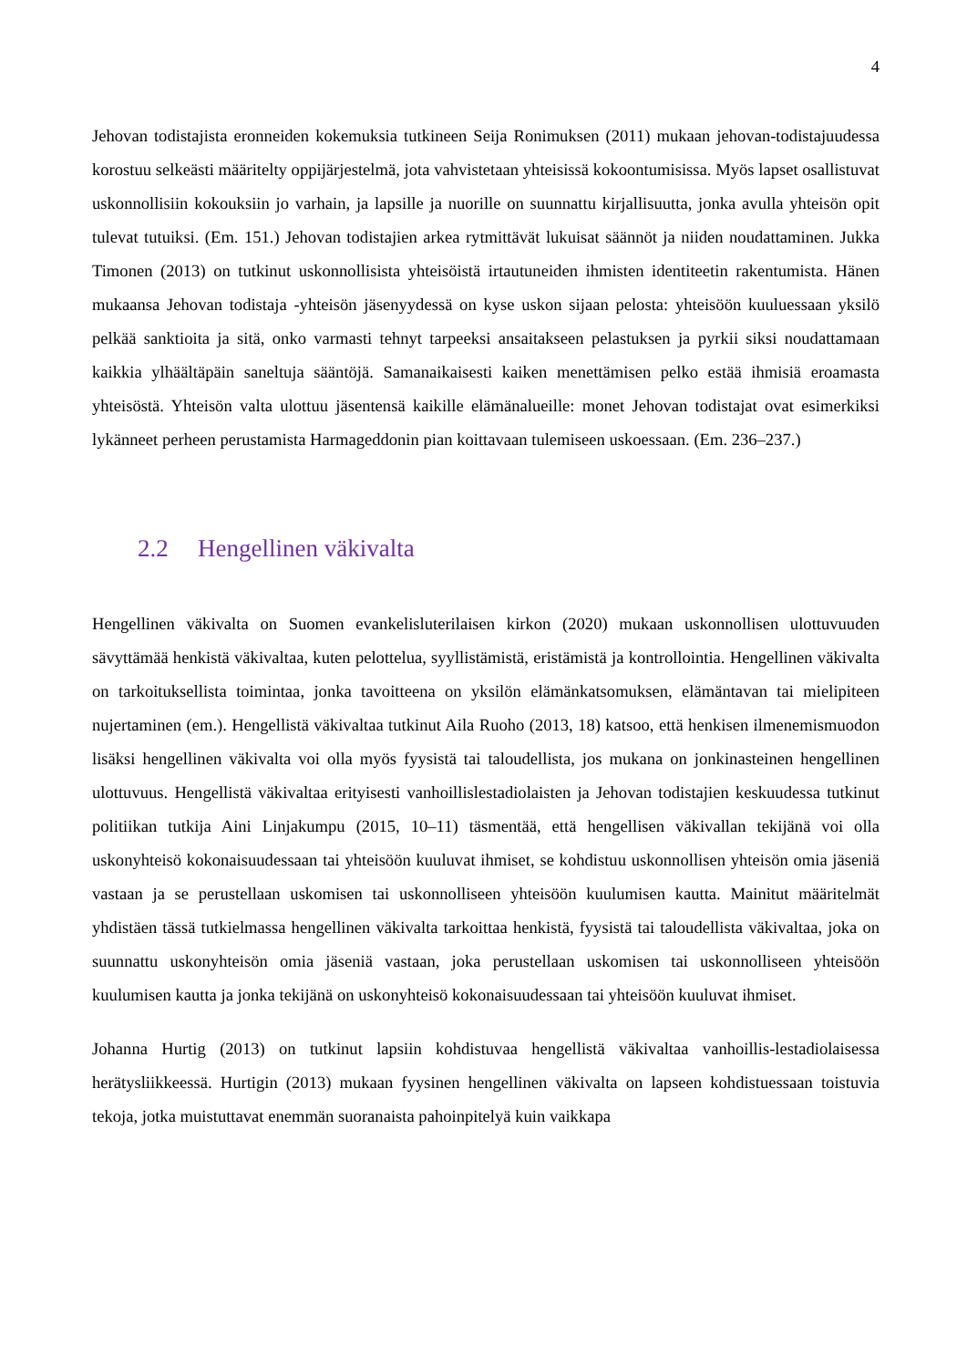4
Jehovan todistajista eronneiden kokemuksia tutkineen Seija Ronimuksen (2011) mukaan jehovan-todistajuudessa korostuu selkeästi määritelty oppijärjestelmä, jota vahvistetaan yhteisissä kokoontumisissa. Myös lapset osallistuvat uskonnollisiin kokouksiin jo varhain, ja lapsille ja nuorille on suunnattu kirjallisuutta, jonka avulla yhteisön opit tulevat tutuiksi. (Em. 151.) Jehovan todistajien arkea rytmittävät lukuisat säännöt ja niiden noudattaminen. Jukka Timonen (2013) on tutkinut uskonnollisista yhteisöistä irtautuneiden ihmisten identiteetin rakentumista. Hänen mukaansa Jehovan todistaja -yhteisön jäsenyydessä on kyse uskon sijaan pelosta: yhteisöön kuuluessaan yksilö pelkää sanktioita ja sitä, onko varmasti tehnyt tarpeeksi ansaitakseen pelastuksen ja pyrkii siksi noudattamaan kaikkia ylhäältäpäin saneltuja sääntöjä. Samanaikaisesti kaiken menettämisen pelko estää ihmisiä eroamasta yhteisöstä. Yhteisön valta ulottuu jäsentensä kaikille elämänalueille: monet Jehovan todistajat ovat esimerkiksi lykänneet perheen perustamista Harmageddonin pian koittavaan tulemiseen uskoessaan. (Em. 236–237.)
2.2 Hengellinen väkivalta
Hengellinen väkivalta on Suomen evankelisluterilaisen kirkon (2020) mukaan uskonnollisen ulottuvuuden sävyttämää henkistä väkivaltaa, kuten pelottelua, syyllistämistä, eristämistä ja kontrollointia. Hengellinen väkivalta on tarkoituksellista toimintaa, jonka tavoitteena on yksilön elämänkatsomuksen, elämäntavan tai mielipiteen nujertaminen (em.). Hengellistä väkivaltaa tutkinut Aila Ruoho (2013, 18) katsoo, että henkisen ilmenemismuodon lisäksi hengellinen väkivalta voi olla myös fyysistä tai taloudellista, jos mukana on jonkinasteinen hengellinen ulottuvuus. Hengellistä väkivaltaa erityisesti vanhoillislestadiolaisten ja Jehovan todistajien keskuudessa tutkinut politiikan tutkija Aini Linjakumpu (2015, 10–11) täsmentää, että hengellisen väkivallan tekijänä voi olla uskonyhteisö kokonaisuudessaan tai yhteisöön kuuluvat ihmiset, se kohdistuu uskonnollisen yhteisön omia jäseniä vastaan ja se perustellaan uskomisen tai uskonnolliseen yhteisöön kuulumisen kautta. Mainitut määritelmät yhdistäen tässä tutkielmassa hengellinen väkivalta tarkoittaa henkistä, fyysistä tai taloudellista väkivaltaa, joka on suunnattu uskonyhteisön omia jäseniä vastaan, joka perustellaan uskomisen tai uskonnolliseen yhteisöön kuulumisen kautta ja jonka tekijänä on uskonyhteisö kokonaisuudessaan tai yhteisöön kuuluvat ihmiset.
Johanna Hurtig (2013) on tutkinut lapsiin kohdistuvaa hengellistä väkivaltaa vanhoillis-lestadiolaisessa herätysliikkeessä. Hurtigin (2013) mukaan fyysinen hengellinen väkivalta on lapseen kohdistuessaan toistuvia tekoja, jotka muistuttavat enemmän suoranaista pahoinpitelyä kuin vaikkapa